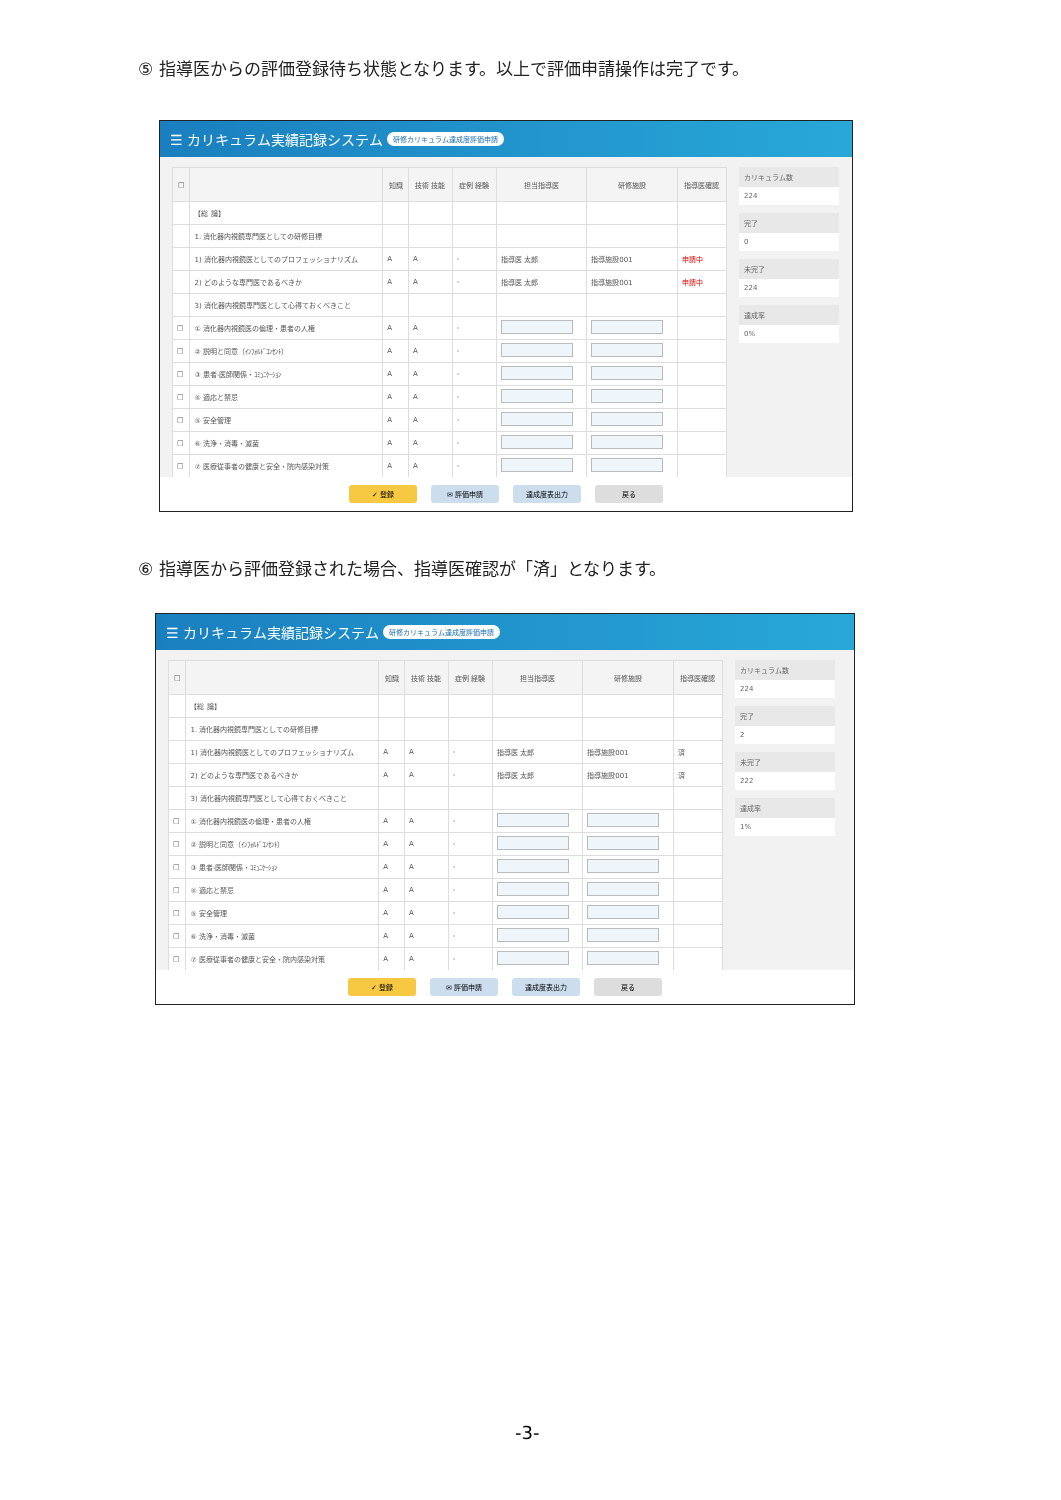⑤ 指導医からの評価登録待ち状態となります。以上で評価申請操作は完了です。
☰ カリキュラム実績記録システム 研修カリキュラム達成度評価申請
| □ | | 知識 | 技術 技能 | 症例 経験 | 担当指導医 | 研修施設 | 指導医確認 |
| --- | --- | --- | --- | --- | --- | --- | --- |
| | 【総 論】 | | | | | | |
| | 1. 消化器内視鏡専門医としての研修目標 | | | | | | |
| | 1) 消化器内視鏡医としてのプロフェッショナリズム | A | A | - | 指導医 太郎 | 指導施設001 | 申請中 |
| | 2) どのような専門医であるべきか | A | A | - | 指導医 太郎 | 指導施設001 | 申請中 |
| | 3) 消化器内視鏡専門医として心得ておくべきこと | | | | | | |
| □ | ① 消化器内視鏡医の倫理・患者の人権 | A | A | - | | | |
| □ | ② 説明と同意（ｲﾝﾌｫﾙﾄﾞｺﾝｾﾝﾄ） | A | A | - | | | |
| □ | ③ 患者-医師関係・ｺﾐｭﾆｹｰｼｮﾝ | A | A | - | | | |
| □ | ④ 適応と禁忌 | A | A | - | | | |
| □ | ⑤ 安全管理 | A | A | - | | | |
| □ | ⑥ 洗浄・消毒・滅菌 | A | A | - | | | |
| □ | ⑦ 医療従事者の健康と安全・院内感染対策 | A | A | - | | | |
カリキュラム数
224
完了
0
未完了
224
達成率
0%
✓ 登録 ✉ 評価申請 達成度表出力 戻る
⑥ 指導医から評価登録された場合、指導医確認が「済」となります。
☰ カリキュラム実績記録システム 研修カリキュラム達成度評価申請
| □ | | 知識 | 技術 技能 | 症例 経験 | 担当指導医 | 研修施設 | 指導医確認 |
| --- | --- | --- | --- | --- | --- | --- | --- |
| | 【総 論】 | | | | | | |
| | 1. 消化器内視鏡専門医としての研修目標 | | | | | | |
| | 1) 消化器内視鏡医としてのプロフェッショナリズム | A | A | - | 指導医 太郎 | 指導施設001 | 済 |
| | 2) どのような専門医であるべきか | A | A | - | 指導医 太郎 | 指導施設001 | 済 |
| | 3) 消化器内視鏡専門医として心得ておくべきこと | | | | | | |
| □ | ① 消化器内視鏡医の倫理・患者の人権 | A | A | - | | | |
| □ | ② 説明と同意（ｲﾝﾌｫﾙﾄﾞｺﾝｾﾝﾄ） | A | A | - | | | |
| □ | ③ 患者-医師関係・ｺﾐｭﾆｹｰｼｮﾝ | A | A | - | | | |
| □ | ④ 適応と禁忌 | A | A | - | | | |
| □ | ⑤ 安全管理 | A | A | - | | | |
| □ | ⑥ 洗浄・消毒・滅菌 | A | A | - | | | |
| □ | ⑦ 医療従事者の健康と安全・院内感染対策 | A | A | - | | | |
カリキュラム数
224
完了
2
未完了
222
達成率
1%
✓ 登録 ✉ 評価申請 達成度表出力 戻る
-3-